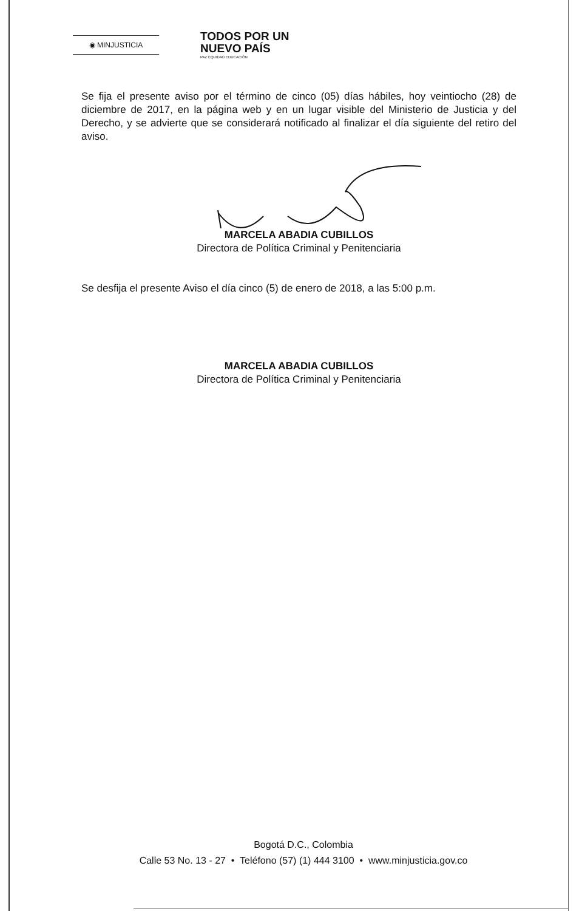◉ MINJUSTICIA
TODOS POR UN
NUEVO PAÍS
PAZ EQUIDAD EDUCACIÓN
Se fija el presente aviso por el término de cinco (05) días hábiles, hoy veintiocho (28) de diciembre de 2017, en la página web y en un lugar visible del Ministerio de Justicia y del Derecho, y se advierte que se considerará notificado al finalizar el día siguiente del retiro del aviso.
MARCELA ABADIA CUBILLOS
Directora de Política Criminal y Penitenciaria
Se desfija el presente Aviso el día cinco (5) de enero de 2018, a las 5:00 p.m.
MARCELA ABADIA CUBILLOS
Directora de Política Criminal y Penitenciaria
Bogotá D.C., Colombia
Calle 53 No. 13 - 27 • Teléfono (57) (1) 444 3100 • www.minjusticia.gov.co